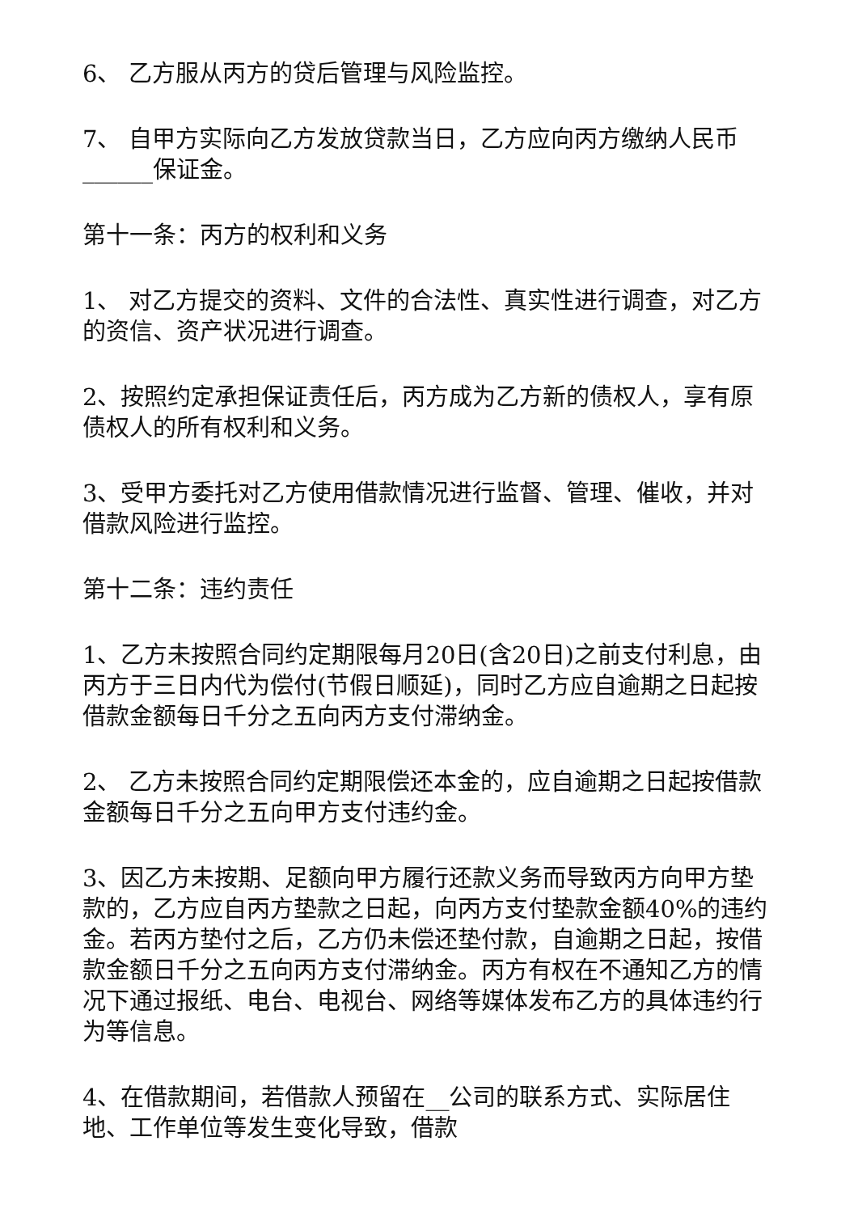6、 乙方服从丙方的贷后管理与风险监控。
7、 自甲方实际向乙方发放贷款当日，乙方应向丙方缴纳人民币______保证金。
第十一条：丙方的权利和义务
1、 对乙方提交的资料、文件的合法性、真实性进行调查，对乙方的资信、资产状况进行调查。
2、按照约定承担保证责任后，丙方成为乙方新的债权人，享有原债权人的所有权利和义务。
3、受甲方委托对乙方使用借款情况进行监督、管理、催收，并对借款风险进行监控。
第十二条：违约责任
1、乙方未按照合同约定期限每月20日(含20日)之前支付利息，由丙方于三日内代为偿付(节假日顺延)，同时乙方应自逾期之日起按借款金额每日千分之五向丙方支付滞纳金。
2、 乙方未按照合同约定期限偿还本金的，应自逾期之日起按借款金额每日千分之五向甲方支付违约金。
3、因乙方未按期、足额向甲方履行还款义务而导致丙方向甲方垫款的，乙方应自丙方垫款之日起，向丙方支付垫款金额40%的违约金。若丙方垫付之后，乙方仍未偿还垫付款，自逾期之日起，按借款金额日千分之五向丙方支付滞纳金。丙方有权在不通知乙方的情况下通过报纸、电台、电视台、网络等媒体发布乙方的具体违约行为等信息。
4、在借款期间，若借款人预留在__公司的联系方式、实际居住地、工作单位等发生变化导致，借款